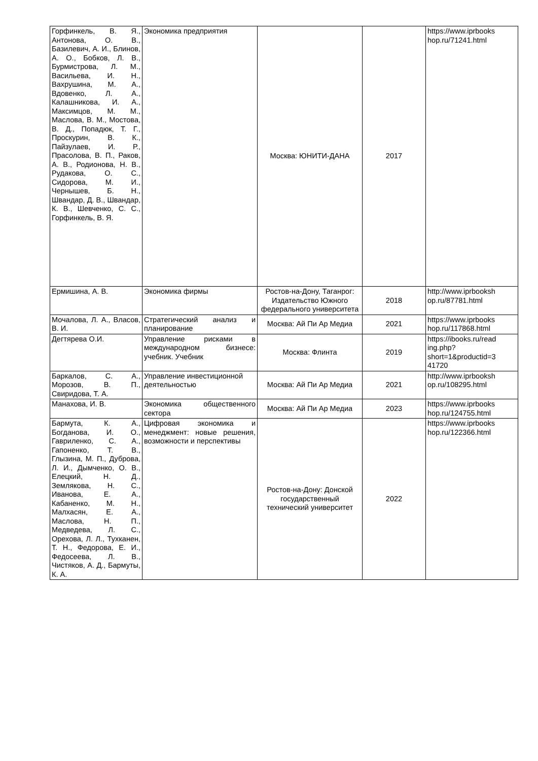| Горфинкель, В. Я., Антонова, О. В., Базилевич, А. И., Блинов, А. О., Бобков, Л. В., Бурмистрова, Л. М., Васильева, И. Н., Вахрушина, М. А., Вдовенко, Л. А., Калашникова, И. А., Максимцов, М. М., Маслова, В. М., Мостова, В. Д., Попадюк, Т. Г., Проскурин, В. К., Пайзулаев, И. Р., Прасолова, В. П., Раков, А. В., Родионова, Н. В., Рудакова, О. С., Сидорова, М. И., Чернышев, Б. Н., Швандар, Д. В., Швандар, К. В., Шевченко, С. С., Горфинкель, В. Я. | Экономика предприятия | Москва: ЮНИТИ-ДАНА | 2017 | https://www.iprbooks hop.ru/71241.html |
| Ермишина, А. В. | Экономика фирмы | Ростов-на-Дону, Таганрог: Издательство Южного федерального университета | 2018 | http://www.iprbooksh op.ru/87781.html |
| Мочалова, Л. А., Власов, В. И. | Стратегический анализ и планирование | Москва: Ай Пи Ар Медиа | 2021 | https://www.iprbooks hop.ru/117868.html |
| Дегтярева О.И. | Управление рисками в международном бизнесе: учебник. Учебник | Москва: Флинта | 2019 | https://ibooks.ru/read ing.php? short=1&productid=3 41720 |
| Баркалов, С. А., Морозов, В. П., Свиридова, Т. А. | Управление инвестиционной деятельностью | Москва: Ай Пи Ар Медиа | 2021 | http://www.iprbooksh op.ru/108295.html |
| Манахова, И. В. | Экономика общественного сектора | Москва: Ай Пи Ар Медиа | 2023 | https://www.iprbooks hop.ru/124755.html |
| Бармута, К. А., Богданова, И. О., Гавриленко, С. А., Гапоненко, Т. В., Глызина, М. П., Дуброва, Л. И., Дымченко, О. В., Елецкий, Н. Д., Землякова, Н. С., Иванова, Е. А., Кабаненко, М. Н., Малхасян, Е. А., Маслова, Н. П., Медведева, Л. С., Орехова, Л. Л., Тухканен, Т. Н., Федорова, Е. И., Федосеева, Л. В., Чистяков, А. Д., Бармуты, К. А. | Цифровая экономика и менеджмент: новые решения, возможности и перспективы | Ростов-на-Дону: Донской государственный технический университет | 2022 | https://www.iprbooks hop.ru/122366.html |